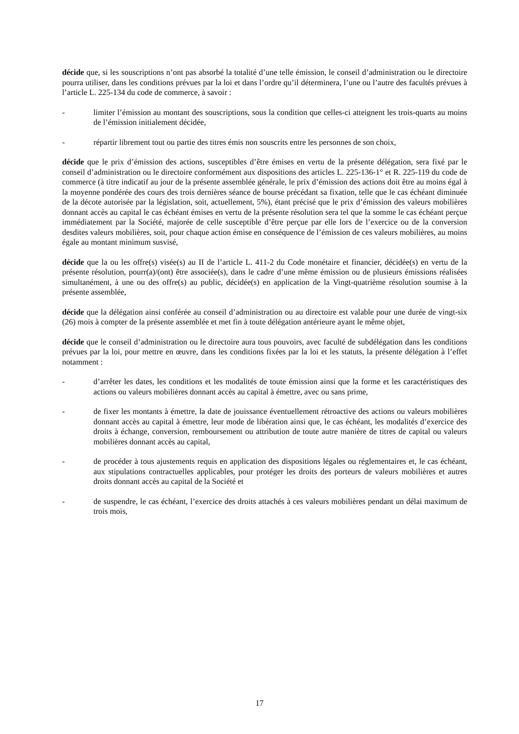décide que, si les souscriptions n’ont pas absorbé la totalité d’une telle émission, le conseil d’administration ou le directoire pourra utiliser, dans les conditions prévues par la loi et dans l’ordre qu’il déterminera, l’une ou l’autre des facultés prévues à l’article L. 225-134 du code de commerce, à savoir :
- limiter l’émission au montant des souscriptions, sous la condition que celles-ci atteignent les trois-quarts au moins de l’émission initialement décidée,
- répartir librement tout ou partie des titres émis non souscrits entre les personnes de son choix,
décide que le prix d’émission des actions, susceptibles d’être émises en vertu de la présente délégation, sera fixé par le conseil d’administration ou le directoire conformément aux dispositions des articles L. 225-136-1° et R. 225-119 du code de commerce (à titre indicatif au jour de la présente assemblée générale, le prix d’émission des actions doit être au moins égal à la moyenne pondérée des cours des trois dernières séance de bourse précédant sa fixation, telle que le cas échéant diminuée de la décote autorisée par la législation, soit, actuellement, 5%), étant précisé que le prix d’émission des valeurs mobilières donnant accès au capital le cas échéant émises en vertu de la présente résolution sera tel que la somme le cas échéant perçue immédiatement par la Société, majorée de celle susceptible d’être perçue par elle lors de l’exercice ou de la conversion desdites valeurs mobilières, soit, pour chaque action émise en conséquence de l’émission de ces valeurs mobilières, au moins égale au montant minimum susvisé,
décide que la ou les offre(s) visée(s) au II de l’article L. 411-2 du Code monétaire et financier, décidée(s) en vertu de la présente résolution, pourr(a)/(ont) être associée(s), dans le cadre d’une même émission ou de plusieurs émissions réalisées simultanément, à une ou des offre(s) au public, décidée(s) en application de la Vingt-quatrième résolution soumise à la présente assemblée,
décide que la délégation ainsi conférée au conseil d’administration ou au directoire est valable pour une durée de vingt-six (26) mois à compter de la présente assemblée et met fin à toute délégation antérieure ayant le même objet,
décide que le conseil d’administration ou le directoire aura tous pouvoirs, avec faculté de subdélégation dans les conditions prévues par la loi, pour mettre en œuvre, dans les conditions fixées par la loi et les statuts, la présente délégation à l’effet notamment :
- d’arrêter les dates, les conditions et les modalités de toute émission ainsi que la forme et les caractéristiques des actions ou valeurs mobilières donnant accès au capital à émettre, avec ou sans prime,
- de fixer les montants à émettre, la date de jouissance éventuellement rétroactive des actions ou valeurs mobilières donnant accès au capital à émettre, leur mode de libération ainsi que, le cas échéant, les modalités d’exercice des droits à échange, conversion, remboursement ou attribution de toute autre manière de titres de capital ou valeurs mobilières donnant accès au capital,
- de procéder à tous ajustements requis en application des dispositions légales ou réglementaires et, le cas échéant, aux stipulations contractuelles applicables, pour protéger les droits des porteurs de valeurs mobilières et autres droits donnant accès au capital de la Société et
- de suspendre, le cas échéant, l’exercice des droits attachés à ces valeurs mobilières pendant un délai maximum de trois mois,
17